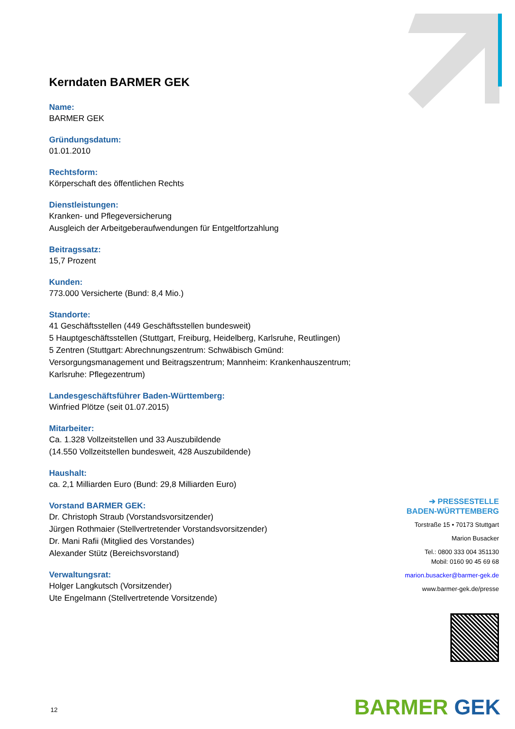Kerndaten BARMER GEK
Name:
BARMER GEK
Gründungsdatum:
01.01.2010
Rechtsform:
Körperschaft des öffentlichen Rechts
Dienstleistungen:
Kranken- und Pflegeversicherung
Ausgleich der Arbeitgeberaufwendungen für Entgeltfortzahlung
Beitragssatz:
15,7 Prozent
Kunden:
773.000 Versicherte (Bund: 8,4 Mio.)
Standorte:
41 Geschäftsstellen (449 Geschäftsstellen bundesweit)
5 Hauptgeschäftsstellen (Stuttgart, Freiburg, Heidelberg, Karlsruhe, Reutlingen)
5 Zentren (Stuttgart: Abrechnungszentrum: Schwäbisch Gmünd: Versorgungsmanagement und Beitragszentrum; Mannheim: Krankenhauszentrum; Karlsruhe: Pflegezentrum)
Landesgeschäftsführer Baden-Württemberg:
Winfried Plötze (seit 01.07.2015)
Mitarbeiter:
Ca. 1.328 Vollzeitstellen und 33 Auszubildende
(14.550 Vollzeitstellen bundesweit, 428 Auszubildende)
Haushalt:
ca. 2,1 Milliarden Euro (Bund: 29,8 Milliarden Euro)
Vorstand BARMER GEK:
Dr. Christoph Straub (Vorstandsvorsitzender)
Jürgen Rothmaier (Stellvertretender Vorstandsvorsitzender)
Dr. Mani Rafii (Mitglied des Vorstandes)
Alexander Stütz (Bereichsvorstand)
Verwaltungsrat:
Holger Langkutsch (Vorsitzender)
Ute Engelmann (Stellvertretende Vorsitzende)
➔ PRESSESTELLE
BADEN-WÜRTTEMBERG
Torstraße 15 • 70173 Stuttgart
Marion Busacker
Tel.: 0800 333 004 351130
Mobil: 0160 90 45 69 68
marion.busacker@barmer-gek.de
www.barmer-gek.de/presse
12 BARMER GEK